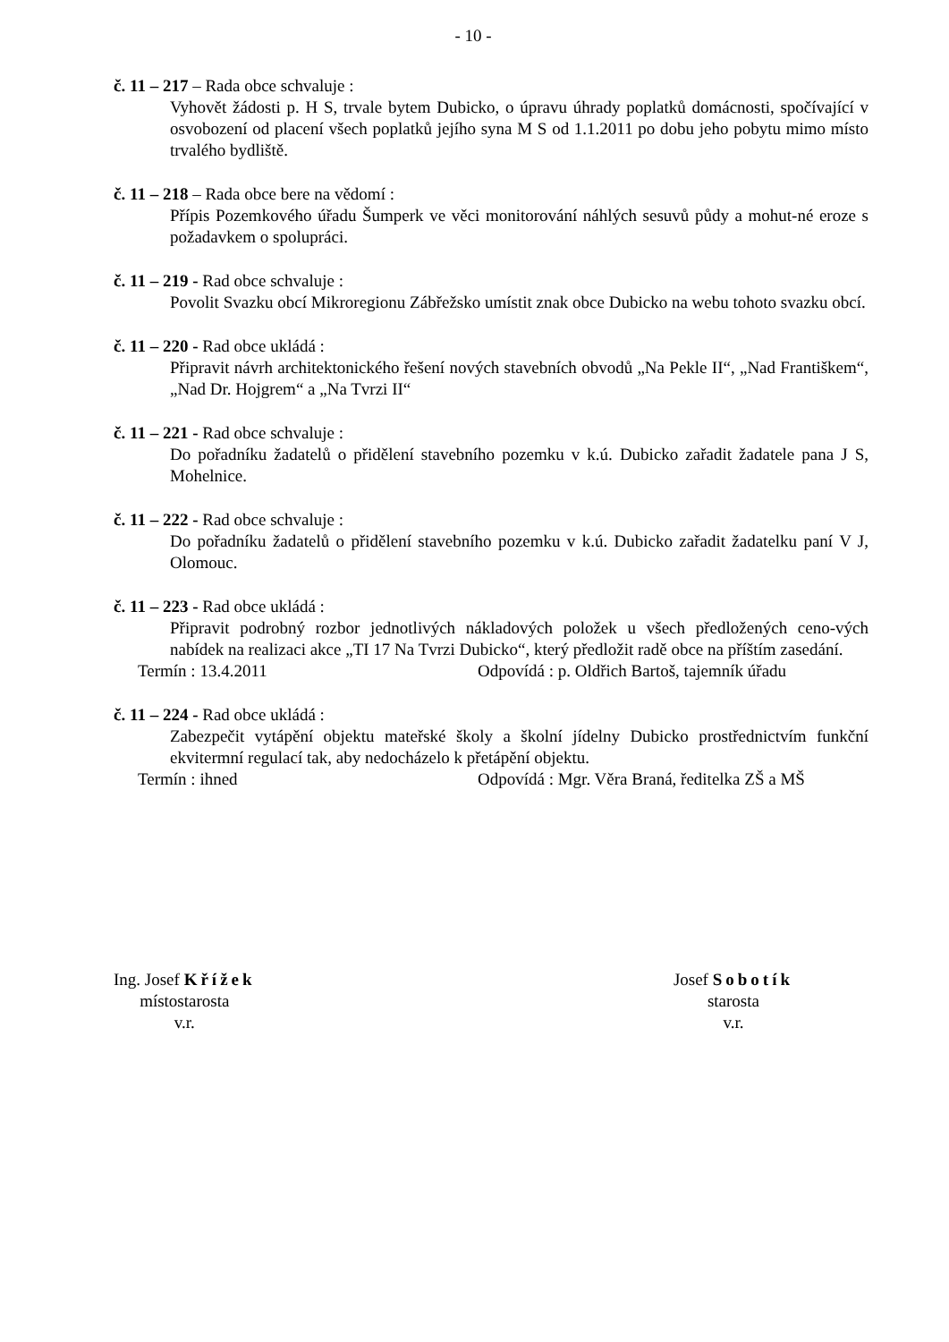- 10 -
č. 11 – 217 – Rada obce schvaluje :
Vyhovět žádosti p. H S, trvale bytem Dubicko, o úpravu úhrady poplatků domácnosti, spočívající v osvobození od placení všech poplatků jejího syna M S od 1.1.2011 po dobu jeho pobytu mimo místo trvalého bydliště.
č. 11 – 218 – Rada obce bere na vědomí :
Přípis Pozemkového úřadu Šumperk ve věci monitorování náhlých sesuvů půdy a mohut-né eroze s požadavkem o spolupráci.
č. 11 – 219 - Rad obce schvaluje :
Povolit Svazku obcí Mikroregionu Zábřežsko umístit znak obce Dubicko na webu tohoto svazku obcí.
č. 11 – 220 - Rad obce ukládá :
Připravit návrh architektonického řešení nových stavebních obvodů „Na Pekle II“, „Nad Františkem“, „Nad Dr. Hojgrem“ a „Na Tvrzi II“
č. 11 – 221 - Rad obce schvaluje :
Do pořadníku žadatelů o přidělení stavebního pozemku v k.ú. Dubicko zařadit žadatele pana J S, Mohelnice.
č. 11 – 222 - Rad obce schvaluje :
Do pořadníku žadatelů o přidělení stavebního pozemku v k.ú. Dubicko zařadit žadatelku paní V J, Olomouc.
č. 11 – 223 - Rad obce ukládá :
Připravit podrobný rozbor jednotlivých nákladových položek u všech předložených ceno-vých nabídek na realizaci akce „TI 17 Na Tvrzi Dubicko“, který předložit radě obce na příštím zasedání.
Termín : 13.4.2011 Odpovídá : p. Oldřich Bartoš, tajemník úřadu
č. 11 – 224 - Rad obce ukládá :
Zabezpečit vytápění objektu mateřské školy a školní jídelny Dubicko prostřednictvím funkční ekvitermní regulací tak, aby nedocházelo k přetápění objektu.
Termín : ihned Odpovídá : Mgr. Věra Braná, ředitelka ZŠ a MŠ
Ing. Josef Křížek
místostarosta
v.r.
Josef Sobotík
starosta
v.r.